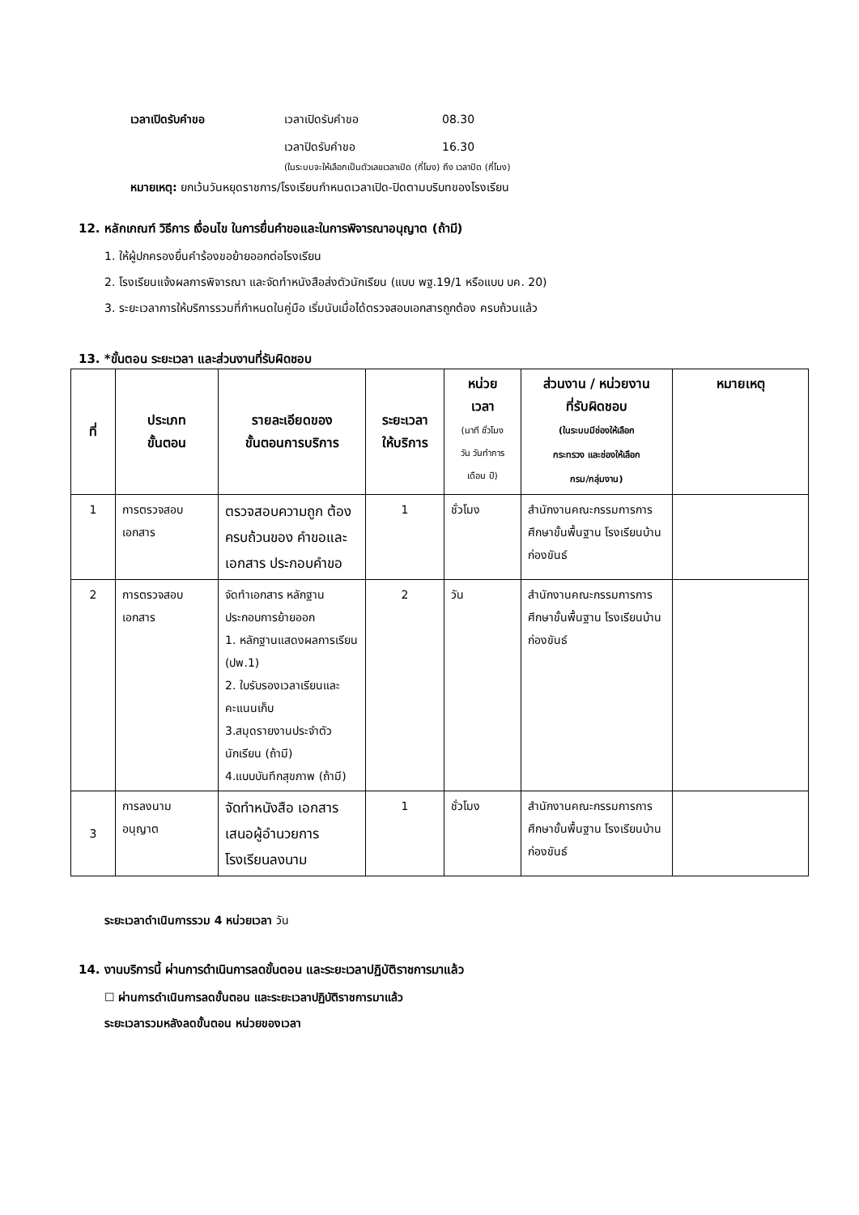เวลาเปิดรับคำขอ เวลาเปิดรับคำขอ 08.30
เวลาปิดรับคำขอ 16.30
(ในระบบจะให้เลือกเป็นตัวเลขเวลาเปิด (กี่โมง) ถึง เวลาปิด (กี่โมง)
หมายเหตุ: ยกเว้นวันหยุดราชการ/โรงเรียนกำหนดเวลาเปิด-ปิดตามบริบทของโรงเรียน
12. หลักเกณฑ์ วิธีการ เงื่อนไข ในการยื่นคำขอและในการพิจารณาอนุญาต (ถ้ามี)
1. ให้ผู้ปกครองยื่นคำร้องขอย้ายออกต่อโรงเรียน
2. โรงเรียนแจ้งผลการพิจารณา และจัดทำหนังสือส่งตัวนักเรียน (แบบ พฐ.19/1 หรือแบบ บค. 20)
3. ระยะเวลาการให้บริการรวมที่กำหนดในคู่มือ เริ่มนับเมื่อได้ตรวจสอบเอกสารถูกต้อง ครบถ้วนแล้ว
13. *ขั้นตอน ระยะเวลา และส่วนงานที่รับผิดชอบ
| ที่ | ประเภท ขั้นตอน | รายละเอียดของ ขั้นตอนการบริการ | ระยะเวลา ให้บริการ | หน่วย เวลา (นาที ชั่วโมง วัน วันทำการ เดือน ปี) | ส่วนงาน / หน่วยงาน ที่รับผิดชอบ (ในระบบมีช่องให้เลือก กระทรวง และช่องให้เลือก กรม/กลุ่มงาน) | หมายเหตุ |
| --- | --- | --- | --- | --- | --- | --- |
| 1 | การตรวจสอบ เอกสาร | ตรวจสอบความถูก ต้อง ครบถ้วนของ คำขอและเอกสาร ประกอบคำขอ | 1 | ชั่วโมง | สำนักงานคณะกรรมการการศึกษาขั้นพื้นฐาน โรงเรียนบ้านก่องขันธ์ | |
| 2 | การตรวจสอบ เอกสาร | จัดทำเอกสาร หลักฐานประกอบการย้ายออก 1. หลักฐานแสดงผลการเรียน (ปพ.1) 2. ใบรับรองเวลาเรียนและคะแนนเก็บ 3.สมุดรายงานประจำตัวนักเรียน (ถ้ามี) 4.แบบบันทึกสุขภาพ (ถ้ามี) | 2 | วัน | สำนักงานคณะกรรมการการศึกษาขั้นพื้นฐาน โรงเรียนบ้านก่องขันธ์ | |
| 3 | การลงนาม อนุญาต | จัดทำหนังสือ เอกสาร เสนอผู้อำนวยการ โรงเรียนลงนาม | 1 | ชั่วโมง | สำนักงานคณะกรรมการการศึกษาขั้นพื้นฐาน โรงเรียนบ้านก่องขันธ์ | |
ระยะเวลาดำเนินการรวม 4 หน่วยเวลา วัน
14. งานบริการนี้ ผ่านการดำเนินการลดขั้นตอน และระยะเวลาปฏิบัติราชการมาแล้ว
☐ ผ่านการดำเนินการลดขั้นตอน และระยะเวลาปฏิบัติราชการมาแล้ว
ระยะเวลารวมหลังลดขั้นตอน หน่วยของเวลา